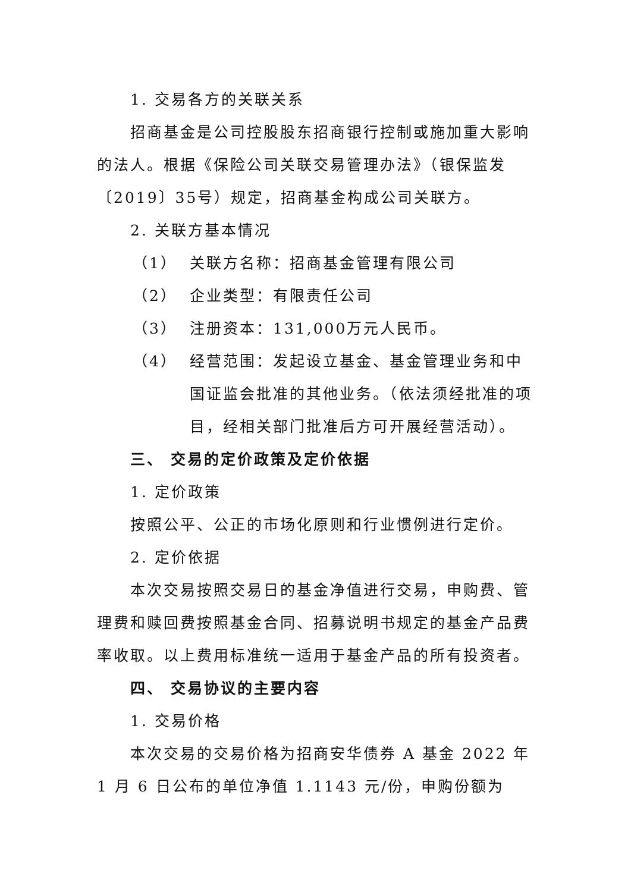1. 交易各方的关联关系
招商基金是公司控股股东招商银行控制或施加重大影响的法人。根据《保险公司关联交易管理办法》（银保监发〔2019〕35号）规定，招商基金构成公司关联方。
2. 关联方基本情况
（1） 关联方名称：招商基金管理有限公司
（2） 企业类型：有限责任公司
（3） 注册资本：131,000万元人民币。
（4） 经营范围：发起设立基金、基金管理业务和中国证监会批准的其他业务。（依法须经批准的项目，经相关部门批准后方可开展经营活动）。
三、 交易的定价政策及定价依据
1. 定价政策
按照公平、公正的市场化原则和行业惯例进行定价。
2. 定价依据
本次交易按照交易日的基金净值进行交易，申购费、管理费和赎回费按照基金合同、招募说明书规定的基金产品费率收取。以上费用标准统一适用于基金产品的所有投资者。
四、 交易协议的主要内容
1. 交易价格
本次交易的交易价格为招商安华债券 A 基金 2022 年 1 月 6 日公布的单位净值 1.1143 元/份，申购份额为